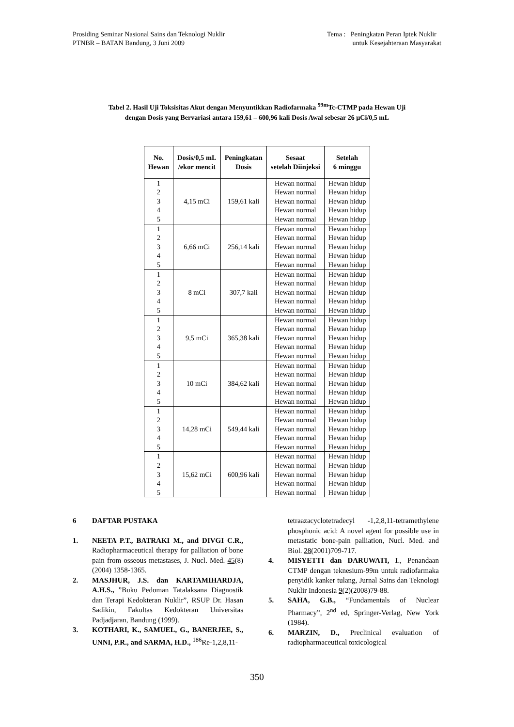Prosiding Seminar Nasional Sains dan Teknologi Nuklir
PTNBR – BATAN Bandung, 3 Juni 2009
Tema : Peningkatan Peran Iptek Nuklir
untuk Kesejahteraan Masyarakat
Tabel 2. Hasil Uji Toksisitas Akut dengan Menyuntikkan Radiofarmaka <sup>99m</sup>Tc-CTMP pada Hewan Uji
dengan Dosis yang Bervariasi antara 159,61 – 600,96 kali Dosis Awal sebesar 26 µCi/0,5 mL
| No. Hewan | Dosis/0,5 mL /ekor mencit | Peningkatan Dosis | Sesaat setelah Diinjeksi | Setelah 6 minggu |
| --- | --- | --- | --- | --- |
| 1 2 3 4 5 | 4,15 mCi | 159,61 kali | Hewan normal Hewan normal Hewan normal Hewan normal Hewan normal | Hewan hidup Hewan hidup Hewan hidup Hewan hidup Hewan hidup |
| 1 2 3 4 5 | 6,66 mCi | 256,14 kali | Hewan normal Hewan normal Hewan normal Hewan normal Hewan normal | Hewan hidup Hewan hidup Hewan hidup Hewan hidup Hewan hidup |
| 1 2 3 4 5 | 8 mCi | 307,7 kali | Hewan normal Hewan normal Hewan normal Hewan normal Hewan normal | Hewan hidup Hewan hidup Hewan hidup Hewan hidup Hewan hidup |
| 1 2 3 4 5 | 9,5 mCi | 365,38 kali | Hewan normal Hewan normal Hewan normal Hewan normal Hewan normal | Hewan hidup Hewan hidup Hewan hidup Hewan hidup Hewan hidup |
| 1 2 3 4 5 | 10 mCi | 384,62 kali | Hewan normal Hewan normal Hewan normal Hewan normal Hewan normal | Hewan hidup Hewan hidup Hewan hidup Hewan hidup Hewan hidup |
| 1 2 3 4 5 | 14,28 mCi | 549,44 kali | Hewan normal Hewan normal Hewan normal Hewan normal Hewan normal | Hewan hidup Hewan hidup Hewan hidup Hewan hidup Hewan hidup |
| 1 2 3 4 5 | 15,62 mCi | 600,96 kali | Hewan normal Hewan normal Hewan normal Hewan normal Hewan normal | Hewan hidup Hewan hidup Hewan hidup Hewan hidup Hewan hidup |
6 DAFTAR PUSTAKA
1. NEETA P.T., BATRAKI M., and DIVGI C.R., Radiopharmaceutical therapy for palliation of bone pain from osseous metastases, J. Nucl. Med. 45(8)(2004) 1358-1365.
2. MASJHUR, J.S. dan KARTAMIHARDJA, A.H.S., ”Buku Pedoman Tatalaksana Diagnostik dan Terapi Kedokteran Nuklir”, RSUP Dr. Hasan Sadikin, Fakultas Kedokteran Universitas Padjadjaran, Bandung (1999).
3. KOTHARI, K., SAMUEL, G., BANERJEE, S., UNNI, P.R., and SARMA, H.D., <sup>186</sup>Re-1,2,8,11-
tetraazacyclotetradecyl -1,2,8,11-tetramethylene phosphonic acid: A novel agent for possible use in metastatic bone-pain palliation, Nucl. Med. and Biol. 28(2001)709-717.
4. MISYETTI dan DARUWATI, I., Penandaan CTMP dengan teknesium-99m untuk radiofarmaka penyidik kanker tulang, Jurnal Sains dan Teknologi Nuklir Indonesia 9(2)(2008)79-88.
5. SAHA, G.B., “Fundamentals of Nuclear Pharmacy”, 2<sup>nd</sup> ed, Springer-Verlag, New York (1984).
6. MARZIN, D., Preclinical evaluation of radiopharmaceutical toxicological
350